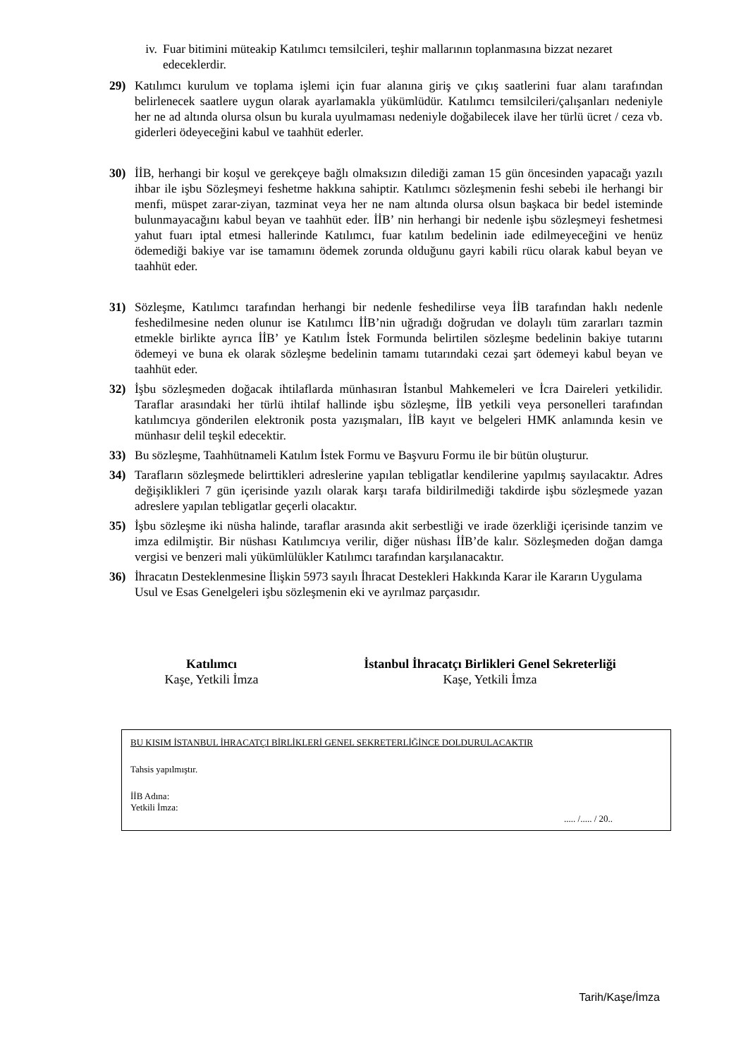iv. Fuar bitimini müteakip Katılımcı temsilcileri, teşhir mallarının toplanmasına bizzat nezaret edeceklerdir.
29) Katılımcı kurulum ve toplama işlemi için fuar alanına giriş ve çıkış saatlerini fuar alanı tarafından belirlenecek saatlere uygun olarak ayarlamakla yükümlüdür. Katılımcı temsilcileri/çalışanları nedeniyle her ne ad altında olursa olsun bu kurala uyulmaması nedeniyle doğabilecek ilave her türlü ücret / ceza vb. giderleri ödeyeceğini kabul ve taahhüt ederler.
30) İİB, herhangi bir koşul ve gerekçeye bağlı olmaksızın dilediği zaman 15 gün öncesinden yapacağı yazılı ihbar ile işbu Sözleşmeyi feshetme hakkına sahiptir. Katılımcı sözleşmenin feshi sebebi ile herhangi bir menfi, müspet zarar-ziyan, tazminat veya her ne nam altında olursa olsun başkaca bir bedel isteminde bulunmayacağını kabul beyan ve taahhüt eder. İİB’ nin herhangi bir nedenle işbu sözleşmeyi feshetmesi yahut fuarı iptal etmesi hallerinde Katılımcı, fuar katılım bedelinin iade edilmeyeceğini ve henüz ödemediği bakiye var ise tamamını ödemek zorunda olduğunu gayri kabili rücu olarak kabul beyan ve taahhüt eder.
31) Sözleşme, Katılımcı tarafından herhangi bir nedenle feshedilirse veya İİB tarafından haklı nedenle feshedilmesine neden olunur ise Katılımcı İİB’nin uğradığı doğrudan ve dolaylı tüm zararları tazmin etmekle birlikte ayrıca İİB’ ye Katılım İstek Formunda belirtilen sözleşme bedelinin bakiye tutarını ödemeyi ve buna ek olarak sözleşme bedelinin tamamı tutarındaki cezai şart ödemeyi kabul beyan ve taahhüt eder.
32) İşbu sözleşmeden doğacak ihtilaflarda münhasıran İstanbul Mahkemeleri ve İcra Daireleri yetkilidir. Taraflar arasındaki her türlü ihtilaf hallinde işbu sözleşme, İİB yetkili veya personelleri tarafından katılımcıya gönderilen elektronik posta yazışmaları, İİB kayıt ve belgeleri HMK anlamında kesin ve münhasır delil teşkil edecektir.
33) Bu sözleşme, Taahhütnameli Katılım İstek Formu ve Başvuru Formu ile bir bütün oluşturur.
34) Tarafların sözleşmede belirttikleri adreslerine yapılan tebligatlar kendilerine yapılmış sayılacaktır. Adres değişiklikleri 7 gün içerisinde yazılı olarak karşı tarafa bildirilmediği takdirde işbu sözleşmede yazan adreslere yapılan tebligatlar geçerli olacaktır.
35) İşbu sözleşme iki nüsha halinde, taraflar arasında akit serbestliği ve irade özerkliği içerisinde tanzim ve imza edilmiştir. Bir nüshası Katılımcıya verilir, diğer nüshası İİB’de kalır. Sözleşmeden doğan damga vergisi ve benzeri mali yükümlülükler Katılımcı tarafından karşılanacaktır.
36) İhracatın Desteklenmesine İlişkin 5973 sayılı İhracat Destekleri Hakkında Karar ile Kararın Uygulama Usul ve Esas Genelgeleri işbu sözleşmenin eki ve ayrılmaz parçasıdır.
Katılımcı
Kaşe, Yetkili İmza
İstanbul İhracatçı Birlikleri Genel Sekreterliği
Kaşe, Yetkili İmza
BU KISIM İSTANBUL İHRACATÇI BİRLİKLERİ GENEL SEKRETERLİĞİNCE DOLDURULACAKTIR
Tahsis yapılmıştır.
İİB Adına:
Yetkili İmza:
..... /..... / 20..
Tarih/Kaşe/İmza